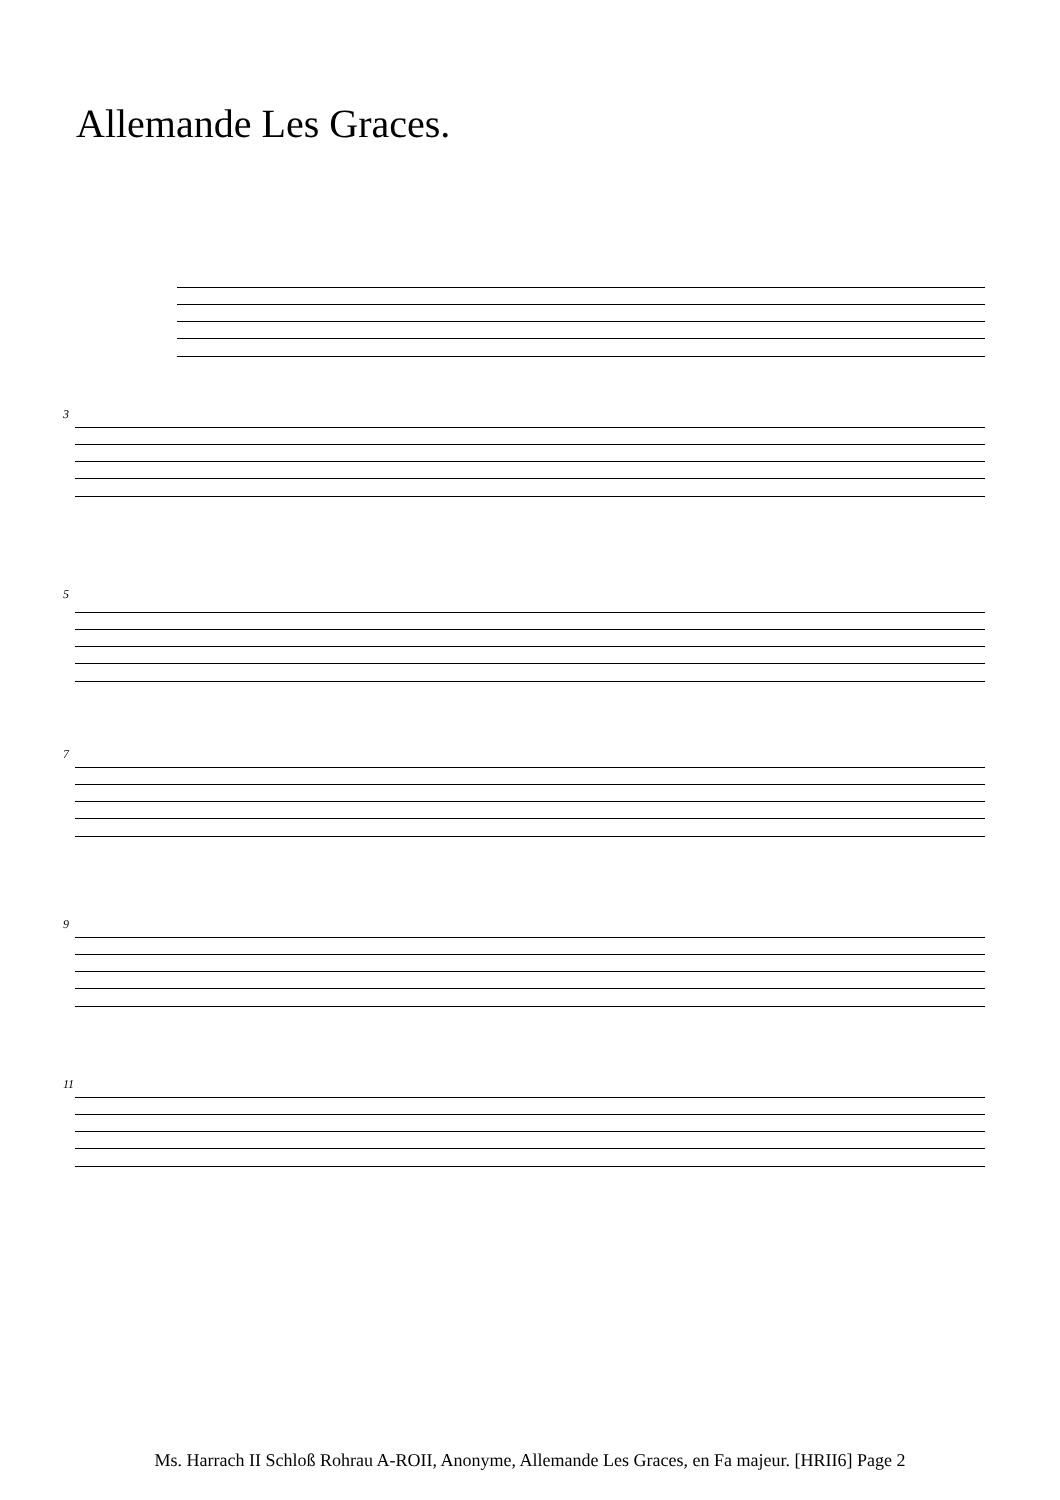Allemande Les Graces.
3
5
7
9
11
Ms. Harrach II Schloß Rohrau A-ROII, Anonyme, Allemande Les Graces, en Fa majeur. [HRII6] Page 2